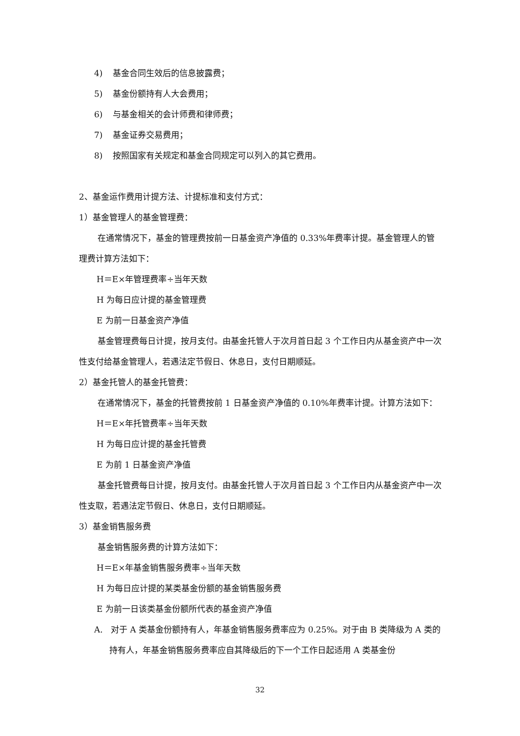4) 基金合同生效后的信息披露费；
5) 基金份额持有人大会费用；
6) 与基金相关的会计师费和律师费；
7) 基金证券交易费用；
8) 按照国家有关规定和基金合同规定可以列入的其它费用。
2、基金运作费用计提方法、计提标准和支付方式：
1）基金管理人的基金管理费：
在通常情况下，基金的管理费按前一日基金资产净值的 0.33%年费率计提。基金管理人的管理费计算方法如下：
H＝E×年管理费率÷当年天数
H 为每日应计提的基金管理费
E 为前一日基金资产净值
基金管理费每日计提，按月支付。由基金托管人于次月首日起 3 个工作日内从基金资产中一次性支付给基金管理人，若遇法定节假日、休息日，支付日期顺延。
2）基金托管人的基金托管费：
在通常情况下，基金的托管费按前 1 日基金资产净值的 0.10%年费率计提。计算方法如下：
H＝E×年托管费率÷当年天数
H 为每日应计提的基金托管费
E 为前 1 日基金资产净值
基金托管费每日计提，按月支付。由基金托管人于次月首日起 3 个工作日内从基金资产中一次性支取，若遇法定节假日、休息日，支付日期顺延。
3）基金销售服务费
基金销售服务费的计算方法如下：
H＝E×年基金销售服务费率÷当年天数
H 为每日应计提的某类基金份额的基金销售服务费
E 为前一日该类基金份额所代表的基金资产净值
A. 对于 A 类基金份额持有人，年基金销售服务费率应为 0.25%。对于由 B 类降级为 A 类的持有人，年基金销售服务费率应自其降级后的下一个工作日起适用 A 类基金份
32